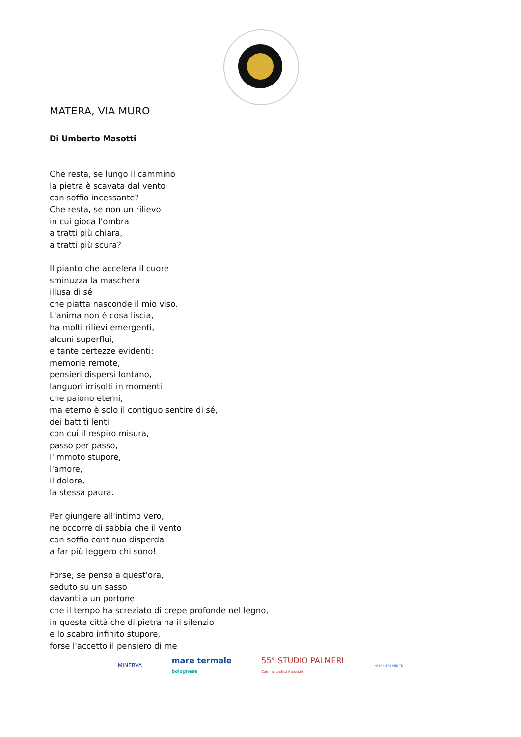MATERA, VIA MURO
Di Umberto Masotti
Che resta, se lungo il cammino
la pietra è scavata dal vento
con soffio incessante?
Che resta, se non un rilievo
in cui gioca l'ombra
a tratti più chiara,
a tratti più scura?
Il pianto che accelera il cuore
sminuzza la maschera
illusa di sé
che piatta nasconde il mio viso.
L'anima non è cosa liscia,
ha molti rilievi emergenti,
alcuni superflui,
e tante certezze evidenti:
memorie remote,
pensieri dispersi lontano,
languori irrisolti in momenti
che paiono eterni,
ma eterno è solo il contiguo sentire di sé,
dei battiti lenti
con cui il respiro misura,
passo per passo,
l'immoto stupore,
l'amore,
il dolore,
la stessa paura.
Per giungere all'intimo vero,
ne occorre di sabbia che il vento
con soffio continuo disperda
a far più leggero chi sono!
Forse, se penso a quest'ora,
seduto su un sasso
davanti a un portone
che il tempo ha screziato di crepe profonde nel legno,
in questa città che di pietra ha il silenzio
e lo scabro infinito stupore,
forse l'accetto il pensiero di me
MINERVA
mare termale
bolognese
55° STUDIO PALMERI
Commercialisti Associati
INFERMIERE PER TE